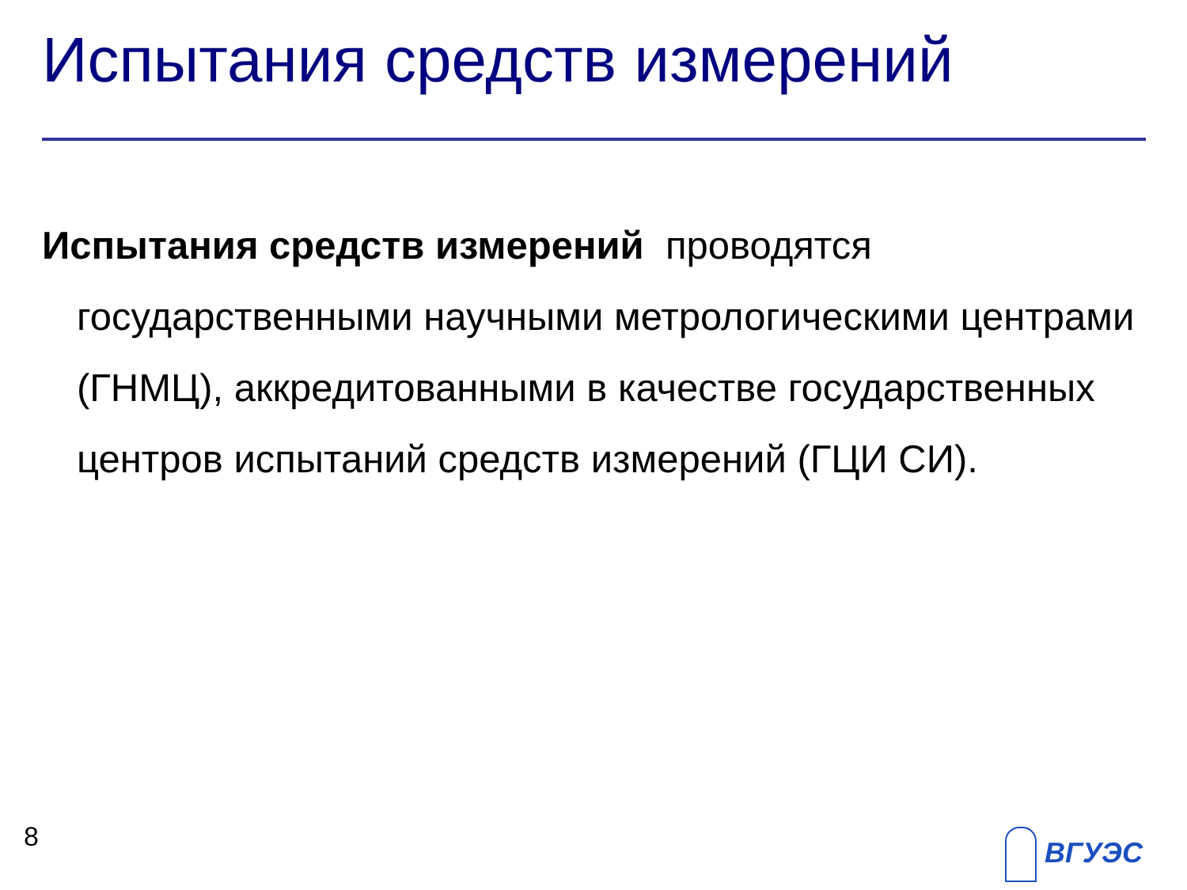Испытания средств измерений
Испытания средств измерений проводятся государственными научными метрологическими центрами (ГНМЦ), аккредитованными в качестве государственных центров испытаний средств измерений (ГЦИ СИ).
8 ВГУЭС